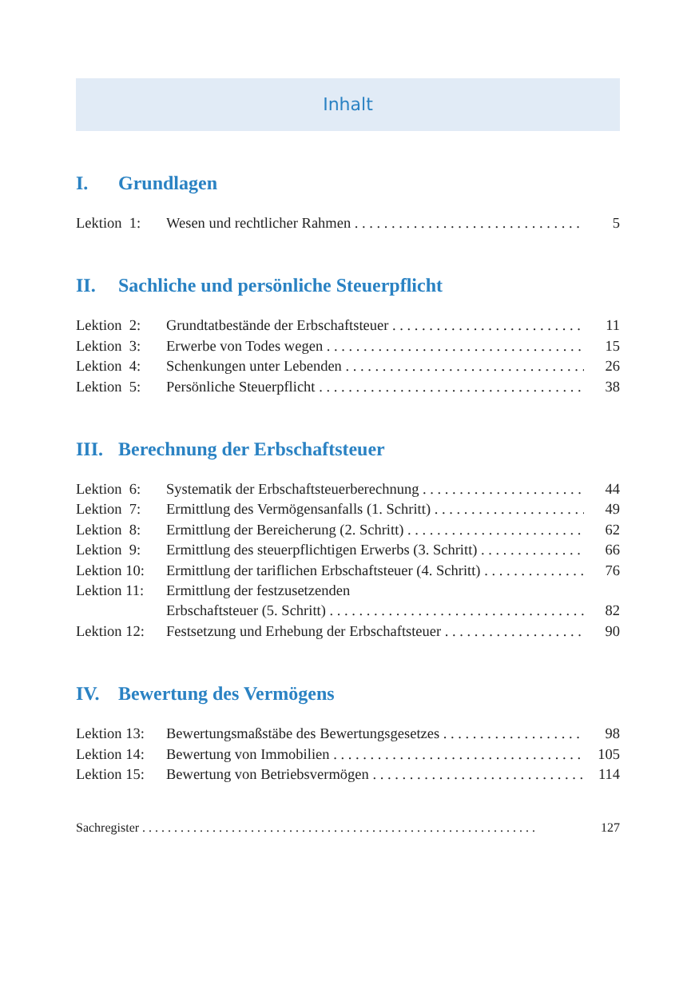Inhalt
I. Grundlagen
Lektion 1:
Wesen und rechtlicher Rahmen 5
II. Sachliche und persönliche Steuerpflicht
Lektion 2:
Grundtatbestände der Erbschaftsteuer 11
Lektion 3:
Erwerbe von Todes wegen 15
Lektion 4:
Schenkungen unter Lebenden 26
Lektion 5:
Persönliche Steuerpflicht 38
III. Berechnung der Erbschaftsteuer
Lektion 6:
Systematik der Erbschaftsteuerberechnung 44
Lektion 7:
Ermittlung des Vermögensanfalls (1. Schritt) 49
Lektion 8:
Ermittlung der Bereicherung (2. Schritt) 62
Lektion 9:
Ermittlung des steuerpflichtigen Erwerbs (3. Schritt) 66
Lektion 10:
Ermittlung der tariflichen Erbschaftsteuer (4. Schritt) 76
Lektion 11:
Ermittlung der festzusetzenden
Erbschaftsteuer (5. Schritt) 82
Lektion 12:
Festsetzung und Erhebung der Erbschaftsteuer 90
IV. Bewertung des Vermögens
Lektion 13:
Bewertungsmaßstäbe des Bewertungsgesetzes 98
Lektion 14:
Bewertung von Immobilien 105
Lektion 15:
Bewertung von Betriebsvermögen 114
Sachregister 127